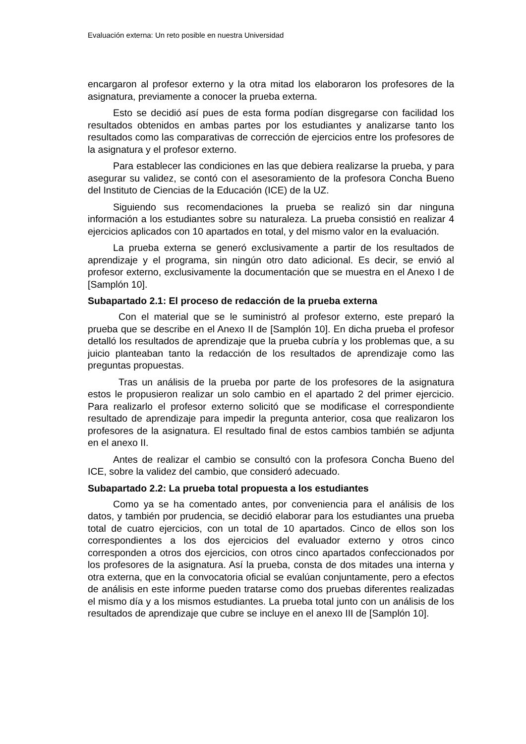Evaluación externa: Un reto posible en nuestra Universidad
encargaron al profesor externo y la otra mitad los elaboraron los profesores de la asignatura, previamente a conocer la prueba externa.
Esto se decidió así pues de esta forma podían disgregarse con facilidad los resultados obtenidos en ambas partes por los estudiantes y analizarse tanto los resultados como las comparativas de corrección de ejercicios entre los profesores de la asignatura y el profesor externo.
Para establecer las condiciones en las que debiera realizarse la prueba, y para asegurar su validez, se contó con el asesoramiento de la profesora Concha Bueno del Instituto de Ciencias de la Educación (ICE) de la UZ.
Siguiendo sus recomendaciones la prueba se realizó sin dar ninguna información a los estudiantes sobre su naturaleza. La prueba consistió en realizar 4 ejercicios aplicados con 10 apartados en total, y del mismo valor en la evaluación.
La prueba externa se generó exclusivamente a partir de los resultados de aprendizaje y el programa, sin ningún otro dato adicional. Es decir, se envió al profesor externo, exclusivamente la documentación que se muestra en el Anexo I de [Samplón 10].
Subapartado 2.1: El proceso de redacción de la prueba externa
Con el material que se le suministró al profesor externo, este preparó la prueba que se describe en el Anexo II de [Samplón 10]. En dicha prueba el profesor detalló los resultados de aprendizaje que la prueba cubría y los problemas que, a su juicio planteaban tanto la redacción de los resultados de aprendizaje como las preguntas propuestas.
Tras un análisis de la prueba por parte de los profesores de la asignatura estos le propusieron realizar un solo cambio en el apartado 2 del primer ejercicio. Para realizarlo el profesor externo solicitó que se modificase el correspondiente resultado de aprendizaje para impedir la pregunta anterior, cosa que realizaron los profesores de la asignatura. El resultado final de estos cambios también se adjunta en el anexo II.
Antes de realizar el cambio se consultó con la profesora Concha Bueno del ICE, sobre la validez del cambio, que consideró adecuado.
Subapartado 2.2: La prueba total propuesta a los estudiantes
Como ya se ha comentado antes, por conveniencia para el análisis de los datos, y también por prudencia, se decidió elaborar para los estudiantes una prueba total de cuatro ejercicios, con un total de 10 apartados. Cinco de ellos son los correspondientes a los dos ejercicios del evaluador externo y otros cinco corresponden a otros dos ejercicios, con otros cinco apartados confeccionados por los profesores de la asignatura. Así la prueba, consta de dos mitades una interna y otra externa, que en la convocatoria oficial se evalúan conjuntamente, pero a efectos de análisis en este informe pueden tratarse como dos pruebas diferentes realizadas el mismo día y a los mismos estudiantes. La prueba total junto con un análisis de los resultados de aprendizaje que cubre se incluye en el anexo III de [Samplón 10].